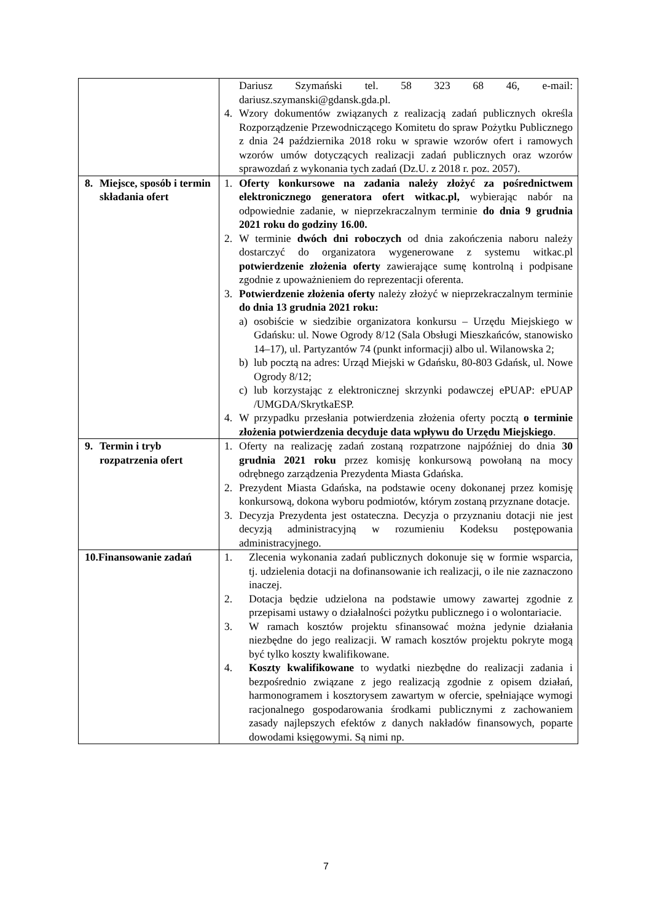| | Dariusz Szymański tel. 58 323 68 46, e-mail: dariusz.szymanski@gdansk.gda.pl. 4. Wzory dokumentów związanych z realizacją zadań publicznych określa Rozporządzenie Przewodniczącego Komitetu do spraw Pożytku Publicznego z dnia 24 października 2018 roku w sprawie wzorów ofert i ramowych wzorów umów dotyczących realizacji zadań publicznych oraz wzorów sprawozdań z wykonania tych zadań (Dz.U. z 2018 r. poz. 2057). |
| 8. Miejsce, sposób i termin składania ofert | 1. Oferty konkursowe na zadania należy złożyć za pośrednictwem elektronicznego generatora ofert witkac.pl, wybierając nabór na odpowiednie zadanie, w nieprzekraczalnym terminie do dnia 9 grudnia 2021 roku do godziny 16.00. 2. W terminie dwóch dni roboczych od dnia zakończenia naboru należy dostarczyć do organizatora wygenerowane z systemu witkac.pl potwierdzenie złożenia oferty zawierające sumę kontrolną i podpisane zgodnie z upoważnieniem do reprezentacji oferenta. 3. Potwierdzenie złożenia oferty należy złożyć w nieprzekraczalnym terminie do dnia 13 grudnia 2021 roku: a) osobiście w siedzibie organizatora konkursu – Urzędu Miejskiego w Gdańsku: ul. Nowe Ogrody 8/12 (Sala Obsługi Mieszkańców, stanowisko 14–17), ul. Partyzantów 74 (punkt informacji) albo ul. Wilanowska 2; b) lub pocztą na adres: Urząd Miejski w Gdańsku, 80-803 Gdańsk, ul. Nowe Ogrody 8/12; c) lub korzystając z elektronicznej skrzynki podawczej ePUAP: ePUAP /UMGDA/SkrytkaESP. 4. W przypadku przesłania potwierdzenia złożenia oferty pocztą o terminie złożenia potwierdzenia decyduje data wpływu do Urzędu Miejskiego . |
| 9. Termin i tryb rozpatrzenia ofert | 1. Oferty na realizację zadań zostaną rozpatrzone najpóźniej do dnia 30 grudnia 2021 roku przez komisję konkursową powołaną na mocy odrębnego zarządzenia Prezydenta Miasta Gdańska. 2. Prezydent Miasta Gdańska, na podstawie oceny dokonanej przez komisję konkursową, dokona wyboru podmiotów, którym zostaną przyznane dotacje. 3. Decyzja Prezydenta jest ostateczna. Decyzja o przyznaniu dotacji nie jest decyzją administracyjną w rozumieniu Kodeksu postępowania administracyjnego. |
| 10.Finansowanie zadań | 1. Zlecenia wykonania zadań publicznych dokonuje się w formie wsparcia, tj. udzielenia dotacji na dofinansowanie ich realizacji, o ile nie zaznaczono inaczej. 2. Dotacja będzie udzielona na podstawie umowy zawartej zgodnie z przepisami ustawy o działalności pożytku publicznego i o wolontariacie. 3. W ramach kosztów projektu sfinansować można jedynie działania niezbędne do jego realizacji. W ramach kosztów projektu pokryte mogą być tylko koszty kwalifikowane. 4. Koszty kwalifikowane to wydatki niezbędne do realizacji zadania i bezpośrednio związane z jego realizacją zgodnie z opisem działań, harmonogramem i kosztorysem zawartym w ofercie, spełniające wymogi racjonalnego gospodarowania środkami publicznymi z zachowaniem zasady najlepszych efektów z danych nakładów finansowych, poparte dowodami księgowymi. Są nimi np. |
7